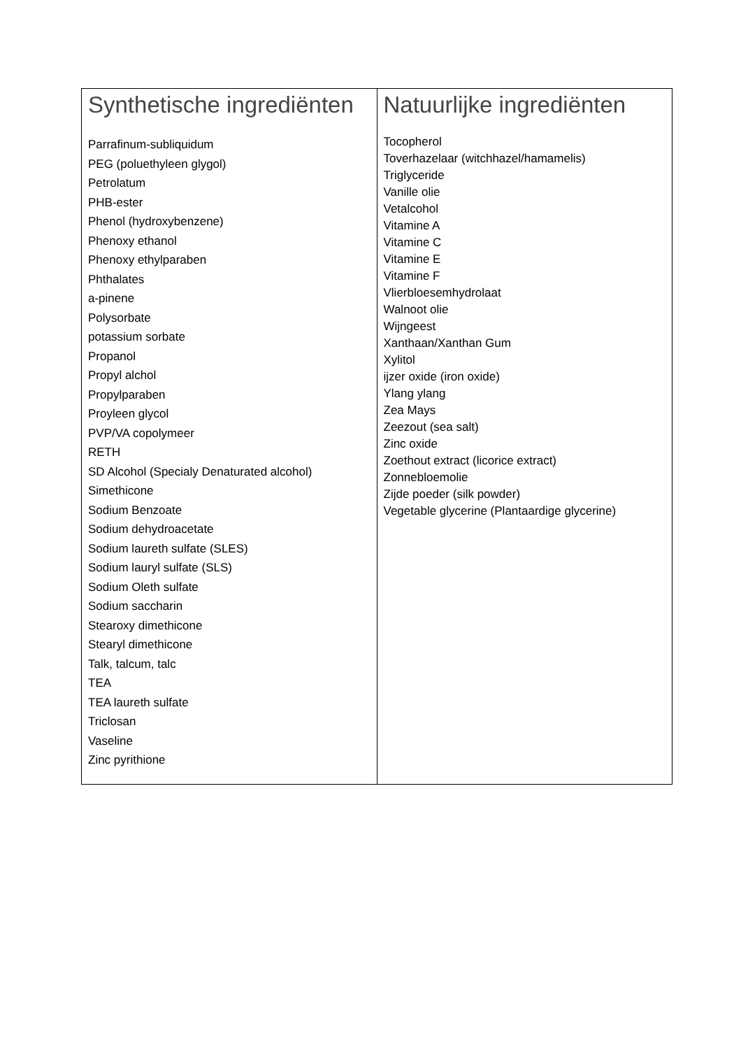| Synthetische ingrediënten | Natuurlijke ingrediënten |
| --- | --- |
| Parrafinum-subliquidum PEG (poluethyleen glygol) Petrolatum PHB-ester Phenol (hydroxybenzene) Phenoxy ethanol Phenoxy ethylparaben Phthalates a-pinene Polysorbate potassium sorbate Propanol Propyl alchol Propylparaben Proyleen glycol PVP/VA copolymeer RETH SD Alcohol (Specialy Denaturated alcohol) Simethicone Sodium Benzoate Sodium dehydroacetate Sodium laureth sulfate (SLES) Sodium lauryl sulfate (SLS) Sodium Oleth sulfate Sodium saccharin Stearoxy dimethicone Stearyl dimethicone Talk, talcum, talc TEA TEA laureth sulfate Triclosan Vaseline Zinc pyrithione | Tocopherol Toverhazelaar (witchhazel/hamamelis) Triglyceride Vanille olie Vetalcohol Vitamine A Vitamine C Vitamine E Vitamine F Vlierbloesemhydrolaat Walnoot olie Wijngeest Xanthaan/Xanthan Gum Xylitol ijzer oxide (iron oxide) Ylang ylang Zea Mays Zeezout (sea salt) Zinc oxide Zoethout extract (licorice extract) Zonnebloemolie Zijde poeder (silk powder) Vegetable glycerine (Plantaardige glycerine) |